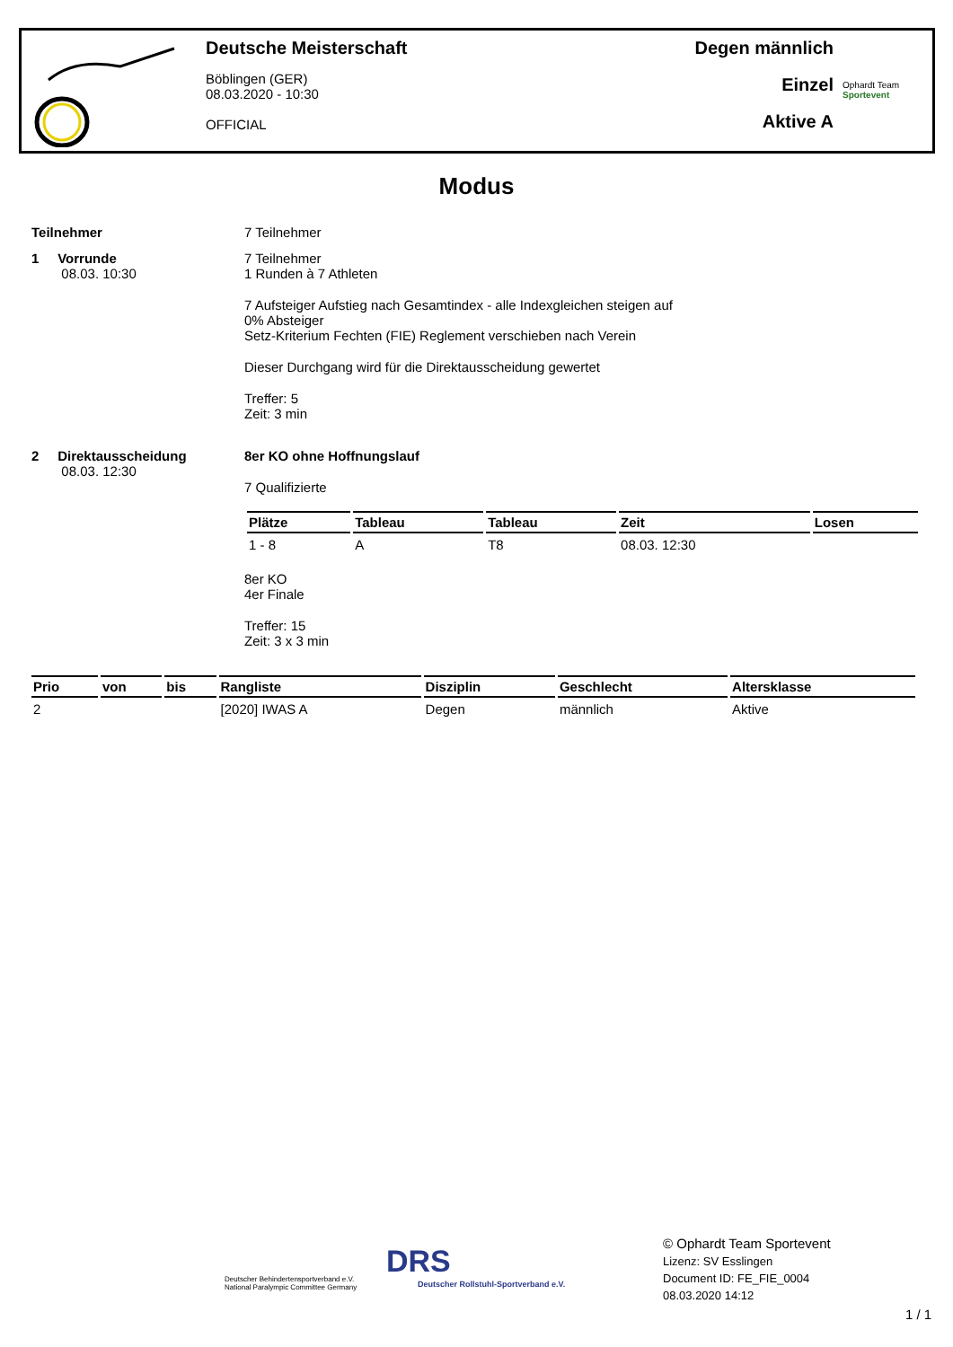Deutsche Meisterschaft
Böblingen (GER)
08.03.2020 - 10:30
OFFICIAL
Degen männlich
Einzel
Aktive A
Ophardt Team
Sportevent
Modus
Teilnehmer 7 Teilnehmer
1 Vorrunde
08.03. 10:30
7 Teilnehmer
1 Runden à 7 Athleten
7 Aufsteiger Aufstieg nach Gesamtindex - alle Indexgleichen steigen auf
0% Absteiger
Setz-Kriterium Fechten (FIE) Reglement verschieben nach Verein
Dieser Durchgang wird für die Direktausscheidung gewertet
Treffer: 5
Zeit: 3 min
2 Direktausscheidung
08.03. 12:30
8er KO ohne Hoffnungslauf
7 Qualifizierte
| Plätze | Tableau | Tableau | Zeit | Losen |
| --- | --- | --- | --- | --- |
| 1 - 8 | A | T8 | 08.03. 12:30 | |
8er KO
4er Finale
Treffer: 15
Zeit: 3 x 3 min
| Prio | von | bis | Rangliste | Disziplin | Geschlecht | Altersklasse |
| --- | --- | --- | --- | --- | --- | --- |
| 2 | | | [2020] IWAS A | Degen | männlich | Aktive |
Deutscher Behindertensportverband e.V.
National Paralympic Committee Germany
DRS
Deutscher Rollstuhl-Sportverband e.V.
© Ophardt Team Sportevent
Lizenz: SV Esslingen
Document ID: FE_FIE_0004
08.03.2020 14:12
1 / 1